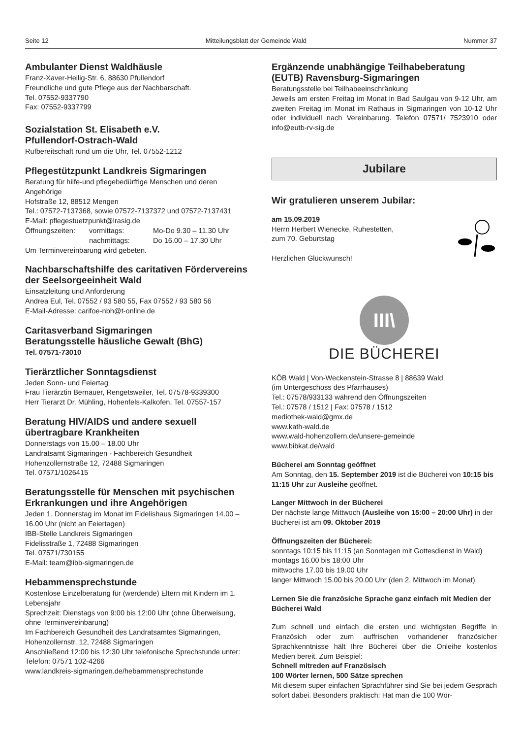Seite 12 Mitteilungsblatt der Gemeinde Wald Nummer 37
Ambulanter Dienst Waldhäusle
Franz-Xaver-Heilig-Str. 6, 88630 Pfullendorf
Freundliche und gute Pflege aus der Nachbarschaft.
Tel. 07552-9337790
Fax: 07552-9337799
Sozialstation St. Elisabeth e.V.
Pfullendorf-Ostrach-Wald
Rufbereitschaft rund um die Uhr, Tel. 07552-1212
Pflegestützpunkt Landkreis Sigmaringen
Beratung für hilfe-und pflegebedürftige Menschen und deren Angehörige
Hofstraße 12, 88512 Mengen
Tel.: 07572-7137368, sowie 07572-7137372 und 07572-7137431
E-Mail: pflegestuetzpunkt@lrasig.de
Öffnungszeiten: vormittags: Mo-Do 9.30 – 11.30 Uhr nachmittags: Do 16.00 – 17.30 Uhr
Um Terminvereinbarung wird gebeten.
Nachbarschaftshilfe des caritativen Fördervereins der Seelsorgeeinheit Wald
Einsatzleitung und Anforderung
Andrea Eul, Tel. 07552 / 93 580 55, Fax 07552 / 93 580 56
E-Mail-Adresse: carifoe-nbh@t-online.de
Caritasverband Sigmaringen
Beratungsstelle häusliche Gewalt (BhG)
Tel. 07571-73010
Tierärztlicher Sonntagsdienst
Jeden Sonn- und Feiertag
Frau Tierärztin Bernauer, Rengetsweiler, Tel. 07578-9339300
Herr Tierarzt Dr. Mühling, Hohenfels-Kalkofen, Tel. 07557-157
Beratung HIV/AIDS und andere sexuell übertragbare Krankheiten
Donnerstags von 15.00 – 18.00 Uhr
Landratsamt Sigmaringen - Fachbereich Gesundheit
Hohenzollernstraße 12, 72488 Sigmaringen
Tel. 07571/1026415
Beratungsstelle für Menschen mit psychischen Erkrankungen und ihre Angehörigen
Jeden 1. Donnerstag im Monat im Fidelishaus Sigmaringen 14.00 – 16.00 Uhr (nicht an Feiertagen)
IBB-Stelle Landkreis Sigmaringen
Fidelisstraße 1, 72488 Sigmaringen
Tel. 07571/730155
E-Mail: team@ibb-sigmaringen.de
Hebammensprechstunde
Kostenlose Einzelberatung für (werdende) Eltern mit Kindern im 1. Lebensjahr
Sprechzeit: Dienstags von 9:00 bis 12:00 Uhr (ohne Überweisung, ohne Terminvereinbarung)
Im Fachbereich Gesundheit des Landratsamtes Sigmaringen, Hohenzollernstr. 12, 72488 Sigmaringen
Anschließend 12:00 bis 12:30 Uhr telefonische Sprechstunde unter: Telefon: 07571 102-4266
www.landkreis-sigmaringen.de/hebammensprechstunde
Ergänzende unabhängige Teilhabeberatung (EUTB) Ravensburg-Sigmaringen
Beratungsstelle bei Teilhabeeinschränkung
Jeweils am ersten Freitag im Monat in Bad Saulgau von 9-12 Uhr, am zweiten Freitag im Monat im Rathaus in Sigmaringen von 10-12 Uhr oder individuell nach Vereinbarung. Telefon 07571/ 7523910 oder info@eutb-rv-sig.de
Jubilare
Wir gratulieren unserem Jubilar:
am 15.09.2019
Herrn Herbert Wienecke, Ruhestetten,
zum 70. Geburtstag
Herzlichen Glückwunsch!
III\
DIE BÜCHEREI
KÖB Wald | Von-Weckenstein-Strasse 8 | 88639 Wald
(im Untergeschoss des Pfarrhauses)
Tel.: 07578/933133 während den Öffnungszeiten
Tel.: 07578 / 1512 | Fax: 07578 / 1512
mediothek-wald@gmx.de
www.kath-wald.de
www.wald-hohenzollern.de/unsere-gemeinde
www.bibkat.de/wald
Bücherei am Sonntag geöffnet
Am Sonntag, den 15. September 2019 ist die Bücherei von 10:15 bis 11:15 Uhr zur Ausleihe geöffnet.
Langer Mittwoch in der Bücherei
Der nächste lange Mittwoch (Ausleihe von 15:00 – 20:00 Uhr) in der Bücherei ist am 09. Oktober 2019
Öffnungszeiten der Bücherei:
sonntags 10:15 bis 11:15 (an Sonntagen mit Gottesdienst in Wald)
montags 16.00 bis 18:00 Uhr
mittwochs 17.00 bis 19.00 Uhr
langer Mittwoch 15.00 bis 20.00 Uhr (den 2. Mittwoch im Monat)
Lernen Sie die französiche Sprache ganz einfach mit Medien der Bücherei Wald
Zum schnell und einfach die ersten und wichtigsten Begriffe in Französich oder zum auffrischen vorhandener französicher Sprachkenntnisse hält Ihre Bücherei über die Onleihe kostenlos Medien bereit. Zum Beispiel:
Schnell mitreden auf Französisch
100 Wörter lernen, 500 Sätze sprechen
Mit diesem super einfachen Sprachführer sind Sie bei jedem Gespräch sofort dabei. Besonders praktisch: Hat man die 100 Wör-